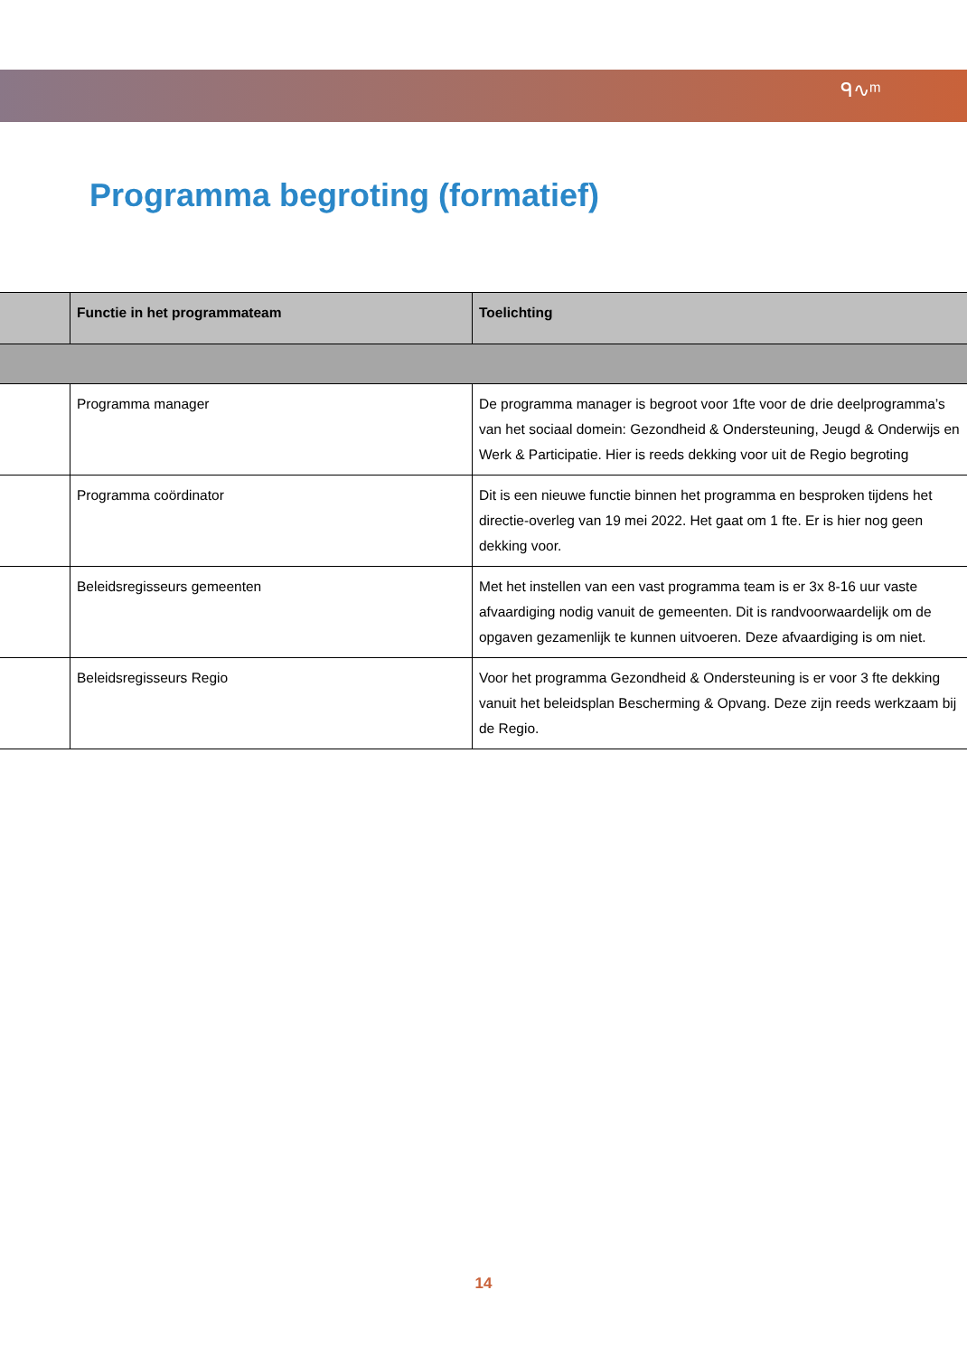ᑫ∿ᵐ
Programma begroting (formatief)
| | Functie in het programmateam | Toelichting |
| --- | --- | --- |
| | Programma manager | De programma manager is begroot voor 1fte voor de drie deelprogramma’s van het sociaal domein: Gezondheid & Ondersteuning, Jeugd & Onderwijs en Werk & Participatie. Hier is reeds dekking voor uit de Regio begroting |
| | Programma coördinator | Dit is een nieuwe functie binnen het programma en besproken tijdens het directie-overleg van 19 mei 2022. Het gaat om 1 fte. Er is hier nog geen dekking voor. |
| | Beleidsregisseurs gemeenten | Met het instellen van een vast programma team is er 3x 8-16 uur vaste afvaardiging nodig vanuit de gemeenten. Dit is randvoorwaardelijk om de opgaven gezamenlijk te kunnen uitvoeren. Deze afvaardiging is om niet. |
| | Beleidsregisseurs Regio | Voor het programma Gezondheid & Ondersteuning is er voor 3 fte dekking vanuit het beleidsplan Bescherming & Opvang. Deze zijn reeds werkzaam bij de Regio. |
14